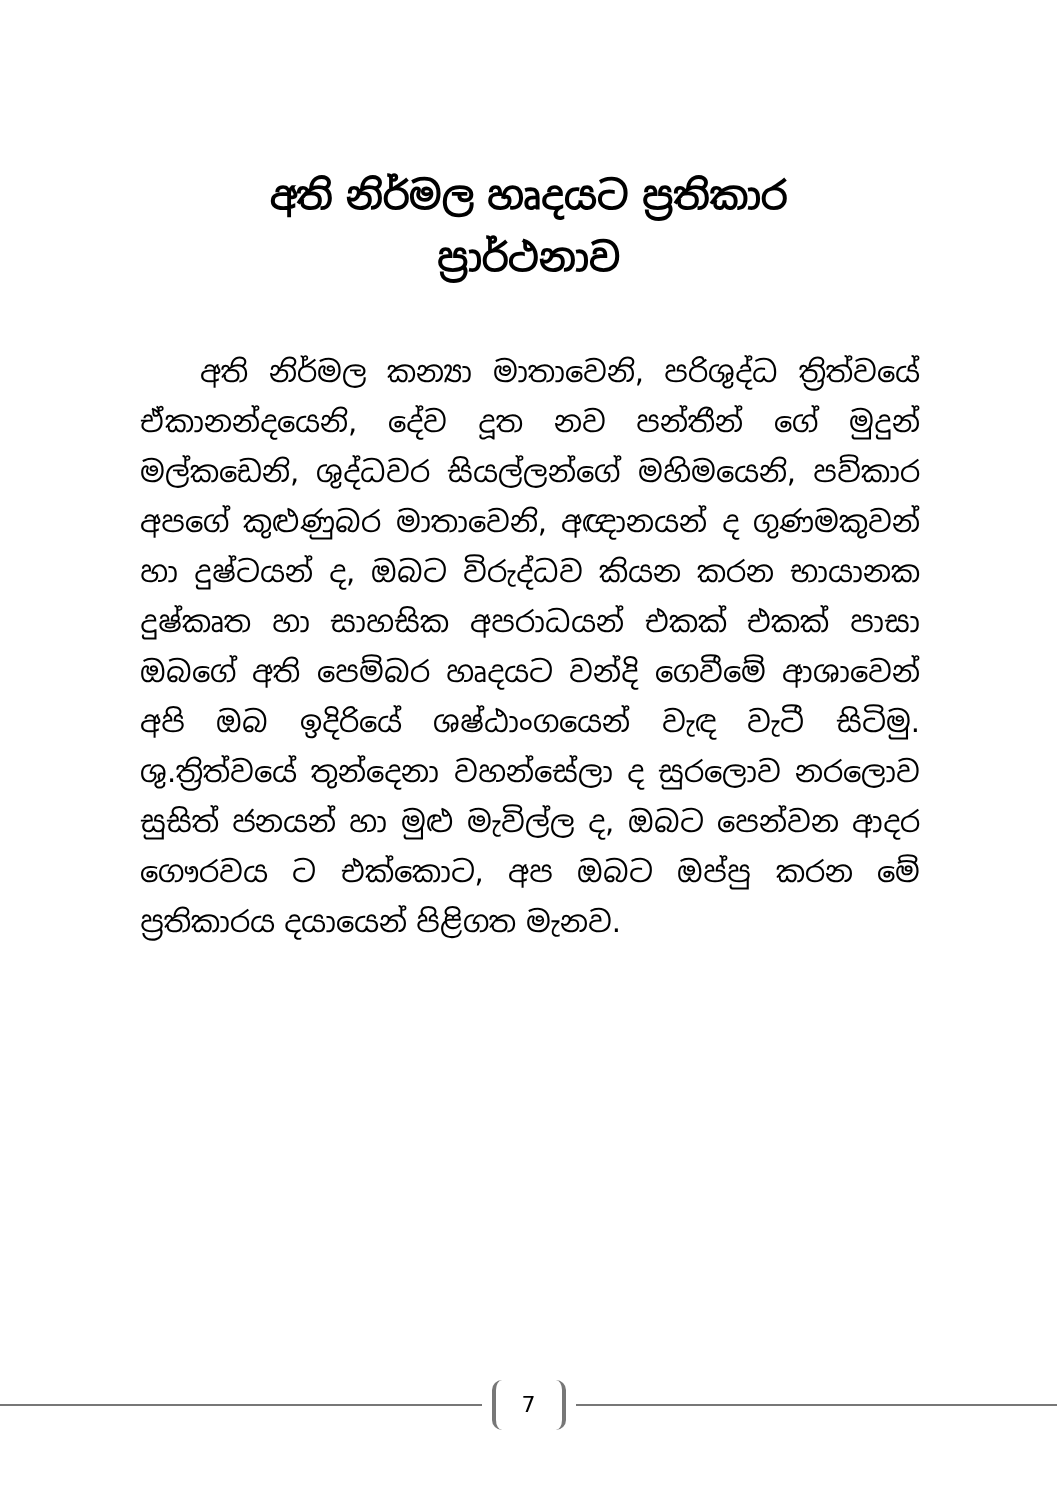අති නිර්මල හෘදයට ප්‍රතිකාර
ප්‍රාර්ථනාව
අති නිර්මල කන්‍යා මාතාවෙනි, පරිශුද්ධ ත්‍රිත්වයේ ඒකානන්දයෙනි, දේව දූත නව පන්තීන් ගේ මුදුන් මල්කඩෙනි, ශුද්ධවර සියල්ලන්ගේ මහිමයෙනි, පව්කාර අපගේ කුළුණුබර මාතාවෙනි, අඥානයන් ද ගුණමකුවන් හා දුෂ්ටයන් ද, ඔබට විරුද්ධව කියන කරන භායානක දුෂ්කෘත හා සාහසික අපරාධයන් එකක් එකක් පාසා ඔබගේ අති පෙම්බර හෘදයට වන්දි ගෙවීමේ ආශාවෙන් අපි ඔබ ඉදිරියේ ශෂ්ඨාංගයෙන් වැඳ වැටී සිටිමු. ශු.ත්‍රිත්වයේ තුන්දෙනා වහන්සේලා ද සුරලොව නරලොව සුසිත් ජනයන් හා මුළු මැවිල්ල ද, ඔබට පෙන්වන ආදර ගෞරවය ට එක්කොට, අප ඔබට ඔප්පු කරන මේ ප්‍රතිකාරය දයායෙන් පිළිගත මැනව.
7